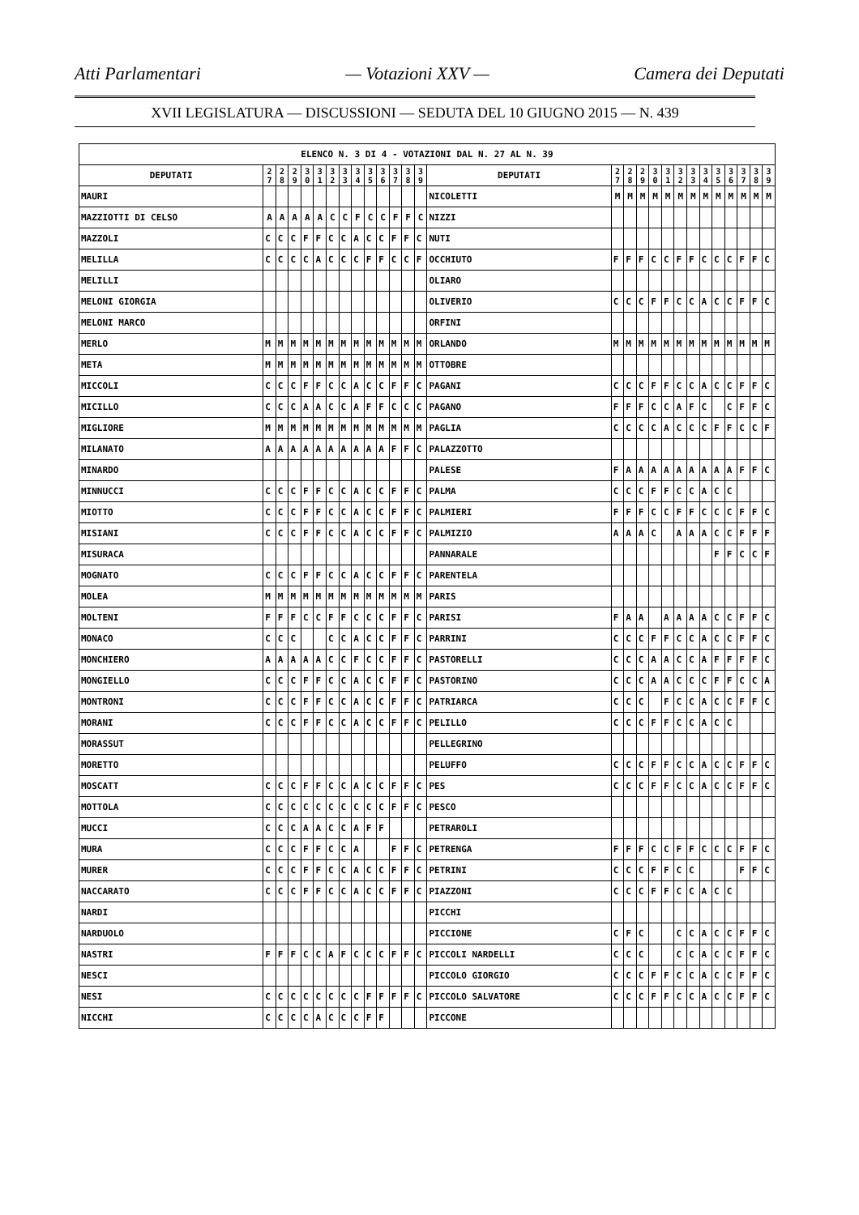Atti Parlamentari — Votazioni XXV — Camera dei Deputati
XVII LEGISLATURA — DISCUSSIONI — SEDUTA DEL 10 GIUGNO 2015 — N. 439
| ELENCO N. 3 DI 4 - VOTAZIONI DAL N. 27 AL N. 39 | | | | | | | | | | | | | | | | | | | | | | | | | | | |
| --- | --- | --- | --- | --- | --- | --- | --- | --- | --- | --- | --- | --- | --- | --- | --- | --- | --- | --- | --- | --- | --- | --- | --- | --- | --- | --- | --- |
| DEPUTATI | 2 7 | 2 8 | 2 9 | 3 0 | 3 1 | 3 2 | 3 3 | 3 4 | 3 5 | 3 6 | 3 7 | 3 8 | 3 9 | DEPUTATI | 2 7 | 2 8 | 2 9 | 3 0 | 3 1 | 3 2 | 3 3 | 3 4 | 3 5 | 3 6 | 3 7 | 3 8 | 3 9 |
| MAURI | | | | | | | | | | | | | | NICOLETTI | M | M | M | M | M | M | M | M | M | M | M | M | M |
| MAZZIOTTI DI CELSO | A | A | A | A | A | C | C | F | C | C | F | F | C | NIZZI | | | | | | | | | | | | | |
| MAZZOLI | C | C | C | F | F | C | C | A | C | C | F | F | C | NUTI | | | | | | | | | | | | | |
| MELILLA | C | C | C | C | A | C | C | C | F | F | C | C | F | OCCHIUTO | F | F | F | C | C | F | F | C | C | C | F | F | C |
| MELILLI | | | | | | | | | | | | | | OLIARO | | | | | | | | | | | | | |
| MELONI GIORGIA | | | | | | | | | | | | | | OLIVERIO | C | C | C | F | F | C | C | A | C | C | F | F | C |
| MELONI MARCO | | | | | | | | | | | | | | ORFINI | | | | | | | | | | | | | |
| MERLO | M | M | M | M | M | M | M | M | M | M | M | M | M | ORLANDO | M | M | M | M | M | M | M | M | M | M | M | M | M |
| META | M | M | M | M | M | M | M | M | M | M | M | M | M | OTTOBRE | | | | | | | | | | | | | |
| MICCOLI | C | C | C | F | F | C | C | A | C | C | F | F | C | PAGANI | C | C | C | F | F | C | C | A | C | C | F | F | C |
| MICILLO | C | C | C | A | A | C | C | A | F | F | C | C | C | PAGANO | F | F | F | C | C | A | F | C | | C | F | F | C |
| MIGLIORE | M | M | M | M | M | M | M | M | M | M | M | M | M | PAGLIA | C | C | C | C | A | C | C | C | F | F | C | C | F |
| MILANATO | A | A | A | A | A | A | A | A | A | A | F | F | C | PALAZZOTTO | | | | | | | | | | | | | |
| MINARDO | | | | | | | | | | | | | | PALESE | F | A | A | A | A | A | A | A | A | A | F | F | C |
| MINNUCCI | C | C | C | F | F | C | C | A | C | C | F | F | C | PALMA | C | C | C | F | F | C | C | A | C | C | | | |
| MIOTTO | C | C | C | F | F | C | C | A | C | C | F | F | C | PALMIERI | F | F | F | C | C | F | F | C | C | C | F | F | C |
| MISIANI | C | C | C | F | F | C | C | A | C | C | F | F | C | PALMIZIO | A | A | A | C | | A | A | A | C | C | F | F | F |
| MISURACA | | | | | | | | | | | | | | PANNARALE | | | | | | | | | F | F | C | C | F |
| MOGNATO | C | C | C | F | F | C | C | A | C | C | F | F | C | PARENTELA | | | | | | | | | | | | | |
| MOLEA | M | M | M | M | M | M | M | M | M | M | M | M | M | PARIS | | | | | | | | | | | | | |
| MOLTENI | F | F | F | C | C | F | F | C | C | C | F | F | C | PARISI | F | A | A | | A | A | A | A | C | C | F | F | C |
| MONACO | C | C | C | | | C | C | A | C | C | F | F | C | PARRINI | C | C | C | F | F | C | C | A | C | C | F | F | C |
| MONCHIERO | A | A | A | A | A | C | C | F | C | C | F | F | C | PASTORELLI | C | C | C | A | A | C | C | A | F | F | F | F | C |
| MONGIELLO | C | C | C | F | F | C | C | A | C | C | F | F | C | PASTORINO | C | C | C | A | A | C | C | C | F | F | C | C | A |
| MONTRONI | C | C | C | F | F | C | C | A | C | C | F | F | C | PATRIARCA | C | C | C | | F | C | C | A | C | C | F | F | C |
| MORANI | C | C | C | F | F | C | C | A | C | C | F | F | C | PELILLO | C | C | C | F | F | C | C | A | C | C | | | |
| MORASSUT | | | | | | | | | | | | | | PELLEGRINO | | | | | | | | | | | | | |
| MORETTO | | | | | | | | | | | | | | PELUFFO | C | C | C | F | F | C | C | A | C | C | F | F | C |
| MOSCATT | C | C | C | F | F | C | C | A | C | C | F | F | C | PES | C | C | C | F | F | C | C | A | C | C | F | F | C |
| MOTTOLA | C | C | C | C | C | C | C | C | C | C | F | F | C | PESCO | | | | | | | | | | | | | |
| MUCCI | C | C | C | A | A | C | C | A | F | F | | | | PETRAROLI | | | | | | | | | | | | | |
| MURA | C | C | C | F | F | C | C | A | | | F | F | C | PETRENGA | F | F | F | C | C | F | F | C | C | C | F | F | C |
| MURER | C | C | C | F | F | C | C | A | C | C | F | F | C | PETRINI | C | C | C | F | F | C | C | | | | F | F | C |
| NACCARATO | C | C | C | F | F | C | C | A | C | C | F | F | C | PIAZZONI | C | C | C | F | F | C | C | A | C | C | | | |
| NARDI | | | | | | | | | | | | | | PICCHI | | | | | | | | | | | | | |
| NARDUOLO | | | | | | | | | | | | | | PICCIONE | C | F | C | | | C | C | A | C | C | F | F | C |
| NASTRI | F | F | F | C | C | A | F | C | C | C | F | F | C | PICCOLI NARDELLI | C | C | C | | | C | C | A | C | C | F | F | C |
| NESCI | | | | | | | | | | | | | | PICCOLO GIORGIO | C | C | C | F | F | C | C | A | C | C | F | F | C |
| NESI | C | C | C | C | C | C | C | C | F | F | F | F | C | PICCOLO SALVATORE | C | C | C | F | F | C | C | A | C | C | F | F | C |
| NICCHI | C | C | C | C | A | C | C | C | F | F | | | | PICCONE | | | | | | | | | | | | | |